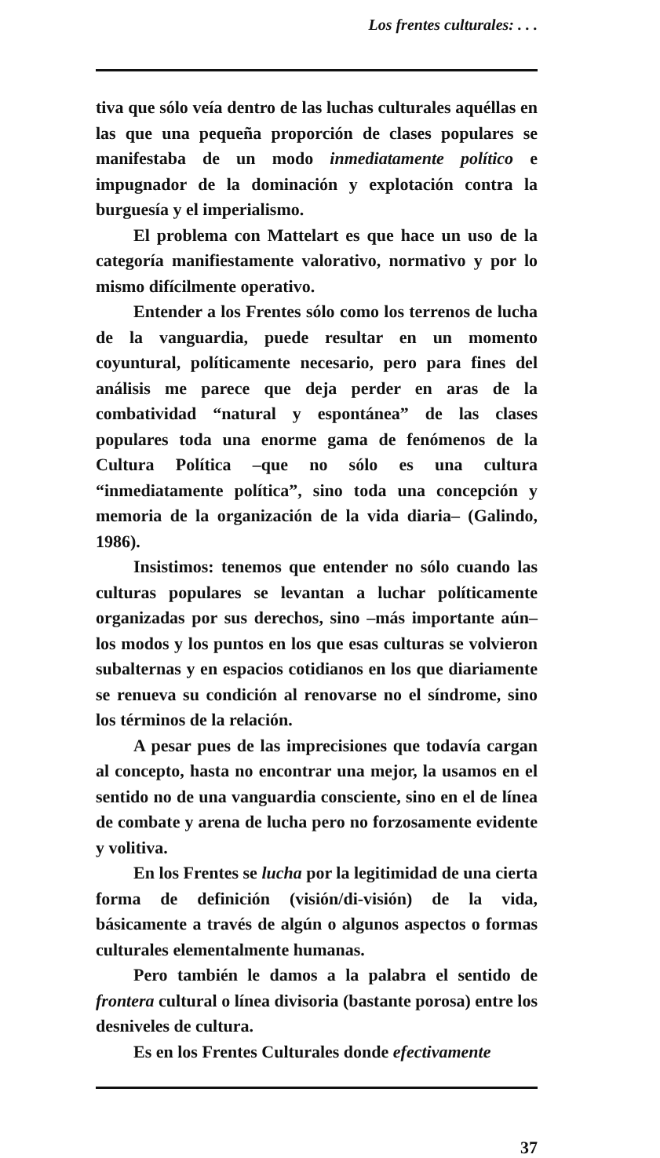Los frentes culturales: . . .
tiva que sólo veía dentro de las luchas culturales aquéllas en las que una pequeña proporción de clases populares se manifestaba de un modo inmediatamente político e impugnador de la dominación y explotación contra la burguesía y el imperialismo.
El problema con Mattelart es que hace un uso de la categoría manifiestamente valorativo, normativo y por lo mismo difícilmente operativo.
Entender a los Frentes sólo como los terrenos de lucha de la vanguardia, puede resultar en un momento coyuntural, políticamente necesario, pero para fines del análisis me parece que deja perder en aras de la combatividad “natural y espontánea” de las clases populares toda una enorme gama de fenómenos de la Cultura Política –que no sólo es una cultura “inmediatamente política”, sino toda una concepción y memoria de la organización de la vida diaria– (Galindo, 1986).
Insistimos: tenemos que entender no sólo cuando las culturas populares se levantan a luchar políticamente organizadas por sus derechos, sino –más importante aún– los modos y los puntos en los que esas culturas se volvieron subalternas y en espacios cotidianos en los que diariamente se renueva su condición al renovarse no el síndrome, sino los términos de la relación.
A pesar pues de las imprecisiones que todavía cargan al concepto, hasta no encontrar una mejor, la usamos en el sentido no de una vanguardia consciente, sino en el de línea de combate y arena de lucha pero no forzosamente evidente y volitiva.
En los Frentes se lucha por la legitimidad de una cierta forma de definición (visión/di-visión) de la vida, básicamente a través de algún o algunos aspectos o formas culturales elementalmente humanas.
Pero también le damos a la palabra el sentido de frontera cultural o línea divisoria (bastante porosa) entre los desniveles de cultura.
Es en los Frentes Culturales donde efectivamente
37